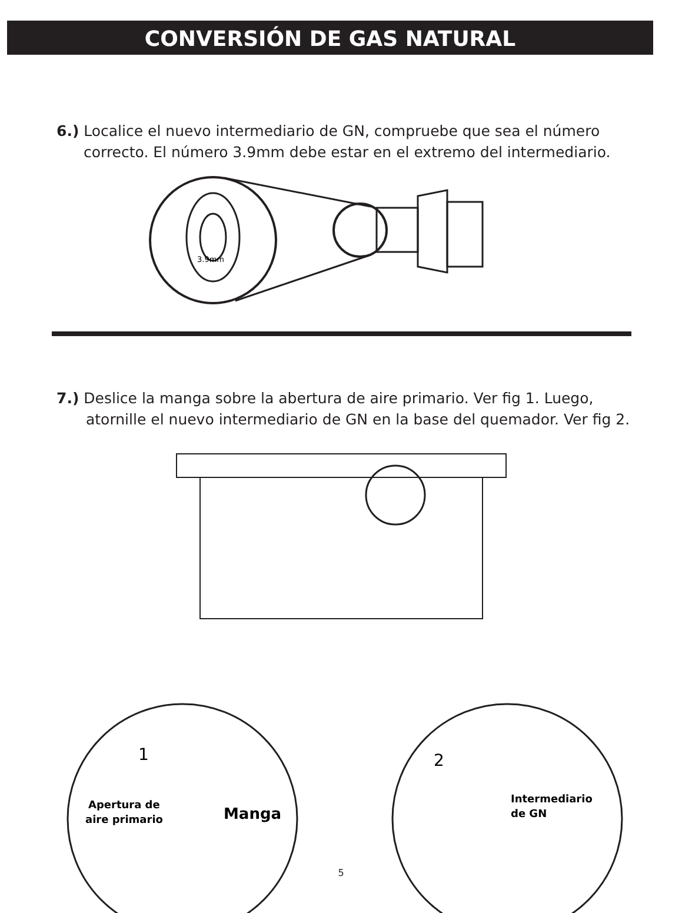CONVERSIÓN DE GAS NATURAL
6.) Localice el nuevo intermediario de GN, compruebe que sea el número correcto. El número 3.9mm debe estar en el extremo del intermediario.
3.9mm
7.) Deslice la manga sobre la abertura de aire primario. Ver fig 1. Luego, atornille el nuevo intermediario de GN en la base del quemador. Ver fig 2.
1
Apertura de
aire primario
Manga
2
Intermediario
de GN
5